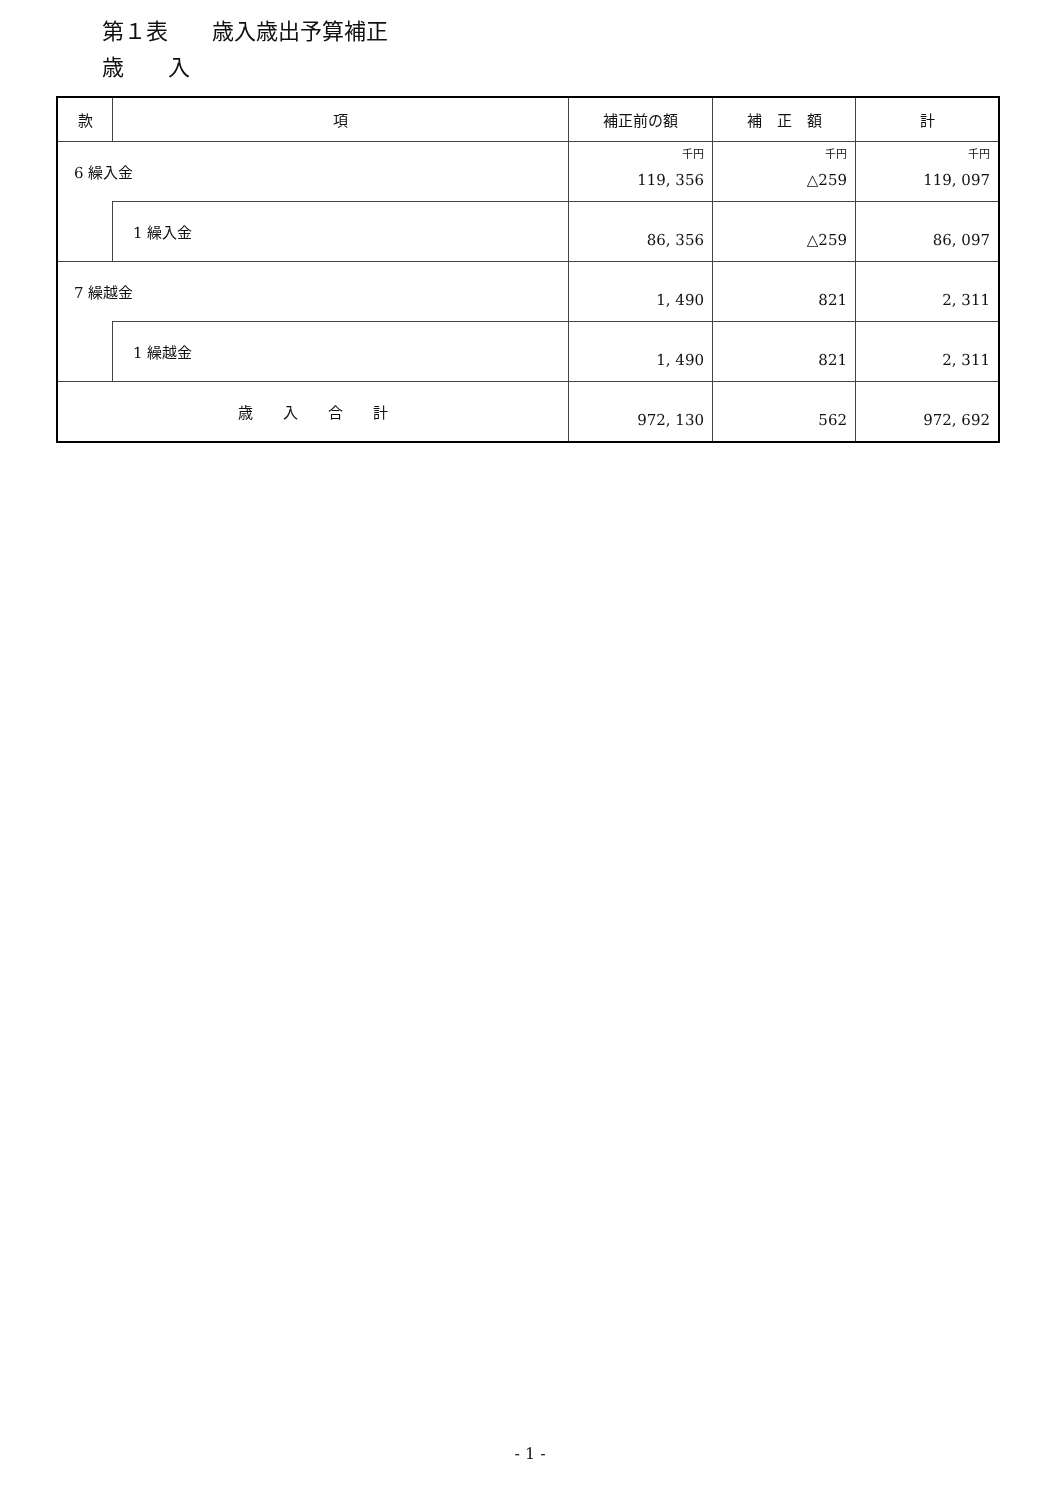第１表　　歳入歳出予算補正
歳　　入
| 款 | 項 | 補正前の額 | 補 正 額 | 計 |
| --- | --- | --- | --- | --- |
| 6 繰入金 | | 千円 119, 356 | 千円 △259 | 千円 119, 097 |
| | 1 繰入金 | 86, 356 | △259 | 86, 097 |
| 7 繰越金 | | 1, 490 | 821 | 2, 311 |
| | 1 繰越金 | 1, 490 | 821 | 2, 311 |
| 歳 入 合 計 | | 972, 130 | 562 | 972, 692 |
- 1 -